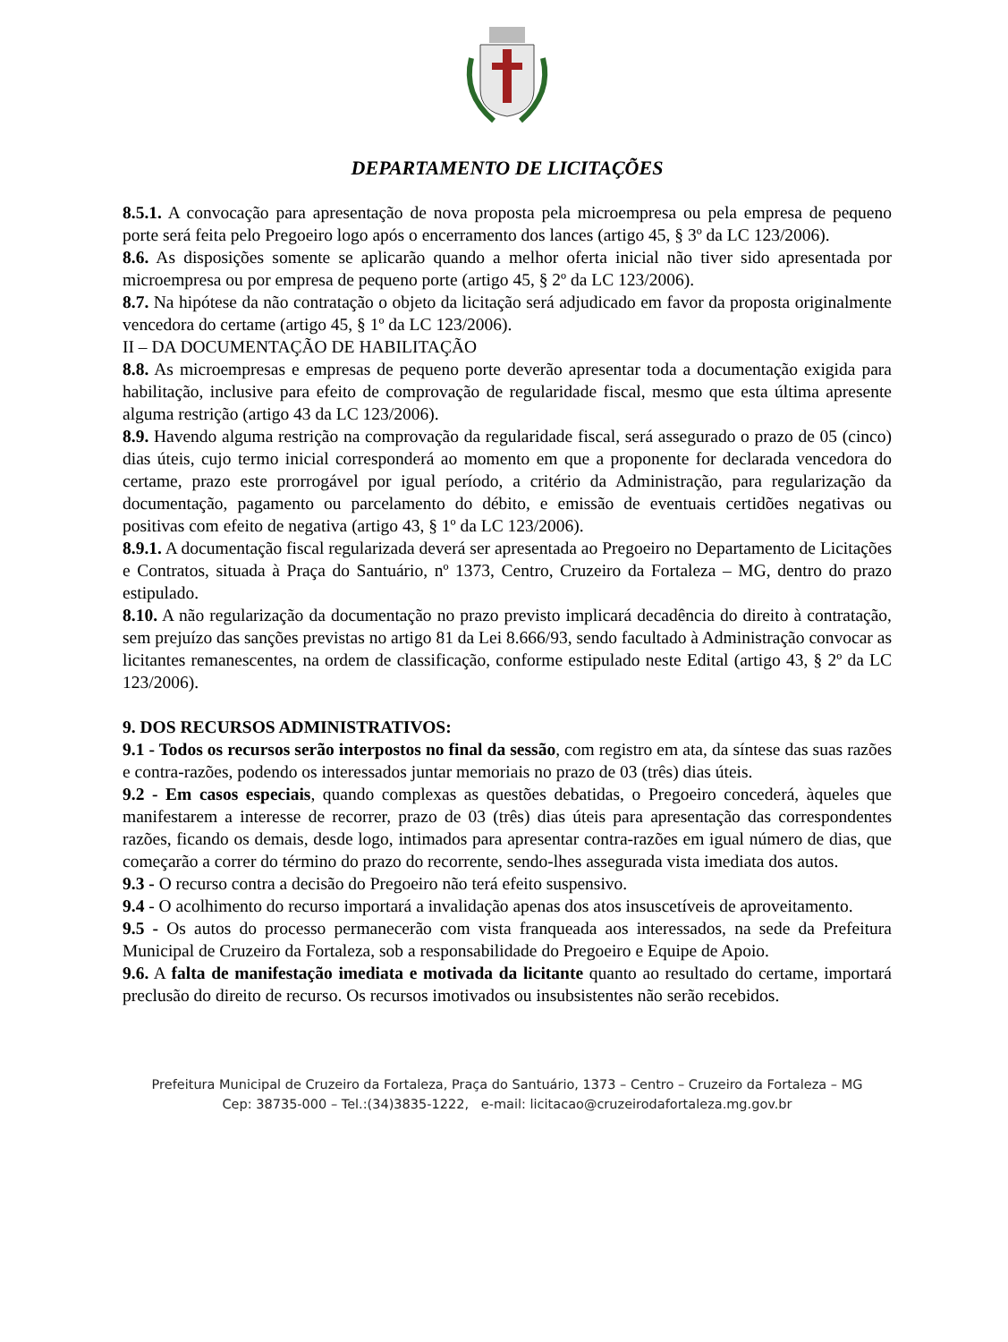DEPARTAMENTO DE LICITAÇÕES
8.5.1. A convocação para apresentação de nova proposta pela microempresa ou pela empresa de pequeno porte será feita pelo Pregoeiro logo após o encerramento dos lances (artigo 45, § 3º da LC 123/2006).
8.6. As disposições somente se aplicarão quando a melhor oferta inicial não tiver sido apresentada por microempresa ou por empresa de pequeno porte (artigo 45, § 2º da LC 123/2006).
8.7. Na hipótese da não contratação o objeto da licitação será adjudicado em favor da proposta originalmente vencedora do certame (artigo 45, § 1º da LC 123/2006).
II – DA DOCUMENTAÇÃO DE HABILITAÇÃO
8.8. As microempresas e empresas de pequeno porte deverão apresentar toda a documentação exigida para habilitação, inclusive para efeito de comprovação de regularidade fiscal, mesmo que esta última apresente alguma restrição (artigo 43 da LC 123/2006).
8.9. Havendo alguma restrição na comprovação da regularidade fiscal, será assegurado o prazo de 05 (cinco) dias úteis, cujo termo inicial corresponderá ao momento em que a proponente for declarada vencedora do certame, prazo este prorrogável por igual período, a critério da Administração, para regularização da documentação, pagamento ou parcelamento do débito, e emissão de eventuais certidões negativas ou positivas com efeito de negativa (artigo 43, § 1º da LC 123/2006).
8.9.1. A documentação fiscal regularizada deverá ser apresentada ao Pregoeiro no Departamento de Licitações e Contratos, situada à Praça do Santuário, nº 1373, Centro, Cruzeiro da Fortaleza – MG, dentro do prazo estipulado.
8.10. A não regularização da documentação no prazo previsto implicará decadência do direito à contratação, sem prejuízo das sanções previstas no artigo 81 da Lei 8.666/93, sendo facultado à Administração convocar as licitantes remanescentes, na ordem de classificação, conforme estipulado neste Edital (artigo 43, § 2º da LC 123/2006).
9. DOS RECURSOS ADMINISTRATIVOS:
9.1 - Todos os recursos serão interpostos no final da sessão, com registro em ata, da síntese das suas razões e contra-razões, podendo os interessados juntar memoriais no prazo de 03 (três) dias úteis.
9.2 - Em casos especiais, quando complexas as questões debatidas, o Pregoeiro concederá, àqueles que manifestarem a interesse de recorrer, prazo de 03 (três) dias úteis para apresentação das correspondentes razões, ficando os demais, desde logo, intimados para apresentar contra-razões em igual número de dias, que começarão a correr do término do prazo do recorrente, sendo-lhes assegurada vista imediata dos autos.
9.3 - O recurso contra a decisão do Pregoeiro não terá efeito suspensivo.
9.4 - O acolhimento do recurso importará a invalidação apenas dos atos insuscetíveis de aproveitamento.
9.5 - Os autos do processo permanecerão com vista franqueada aos interessados, na sede da Prefeitura Municipal de Cruzeiro da Fortaleza, sob a responsabilidade do Pregoeiro e Equipe de Apoio.
9.6. A falta de manifestação imediata e motivada da licitante quanto ao resultado do certame, importará preclusão do direito de recurso. Os recursos imotivados ou insubsistentes não serão recebidos.
Prefeitura Municipal de Cruzeiro da Fortaleza, Praça do Santuário, 1373 – Centro – Cruzeiro da Fortaleza – MG
Cep: 38735-000 – Tel.:(34)3835-1222, e-mail: licitacao@cruzeirodafortaleza.mg.gov.br